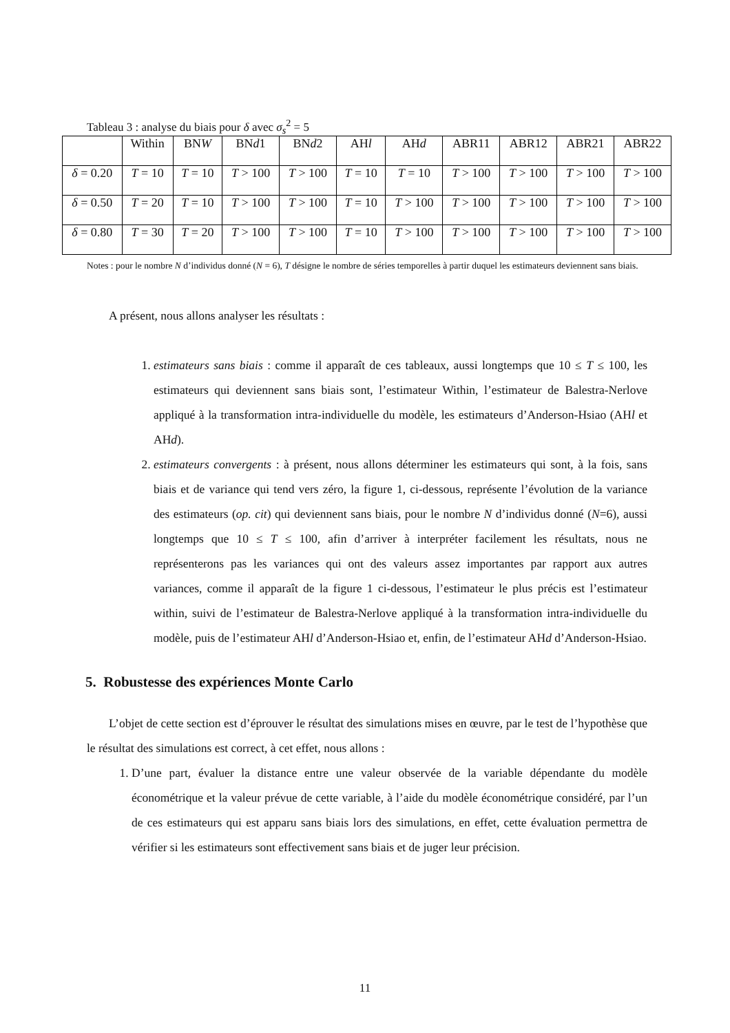Tableau 3 : analyse du biais pour δ avec σ<sub>s</sub><sup>2</sup> = 5
| | Within | BN W | BN d 1 | BN d 2 | AH l | AH d | ABR11 | ABR12 | ABR21 | ABR22 |
| --- | --- | --- | --- | --- | --- | --- | --- | --- | --- | --- |
| δ = 0.20 | T = 10 | T = 10 | T > 100 | T > 100 | T = 10 | T = 10 | T > 100 | T > 100 | T > 100 | T > 100 |
| δ = 0.50 | T = 20 | T = 10 | T > 100 | T > 100 | T = 10 | T > 100 | T > 100 | T > 100 | T > 100 | T > 100 |
| δ = 0.80 | T = 30 | T = 20 | T > 100 | T > 100 | T = 10 | T > 100 | T > 100 | T > 100 | T > 100 | T > 100 |
Notes : pour le nombre N d’individus donné (N = 6), T désigne le nombre de séries temporelles à partir duquel les estimateurs deviennent sans biais.
A présent, nous allons analyser les résultats :
1. estimateurs sans biais : comme il apparaît de ces tableaux, aussi longtemps que 10 ≤ T ≤ 100, les estimateurs qui deviennent sans biais sont, l’estimateur Within, l’estimateur de Balestra-Nerlove appliqué à la transformation intra-individuelle du modèle, les estimateurs d’Anderson-Hsiao (AHl et AHd).
2. estimateurs convergents : à présent, nous allons déterminer les estimateurs qui sont, à la fois, sans biais et de variance qui tend vers zéro, la figure 1, ci-dessous, représente l’évolution de la variance des estimateurs (op. cit) qui deviennent sans biais, pour le nombre N d’individus donné (N=6), aussi longtemps que 10 ≤ T ≤ 100, afin d’arriver à interpréter facilement les résultats, nous ne représenterons pas les variances qui ont des valeurs assez importantes par rapport aux autres variances, comme il apparaît de la figure 1 ci-dessous, l’estimateur le plus précis est l’estimateur within, suivi de l’estimateur de Balestra-Nerlove appliqué à la transformation intra-individuelle du modèle, puis de l’estimateur AHl d’Anderson-Hsiao et, enfin, de l’estimateur AHd d’Anderson-Hsiao.
5. Robustesse des expériences Monte Carlo
L’objet de cette section est d’éprouver le résultat des simulations mises en œuvre, par le test de l’hypothèse que le résultat des simulations est correct, à cet effet, nous allons :
1. D’une part, évaluer la distance entre une valeur observée de la variable dépendante du modèle économétrique et la valeur prévue de cette variable, à l’aide du modèle économétrique considéré, par l’un de ces estimateurs qui est apparu sans biais lors des simulations, en effet, cette évaluation permettra de vérifier si les estimateurs sont effectivement sans biais et de juger leur précision.
11